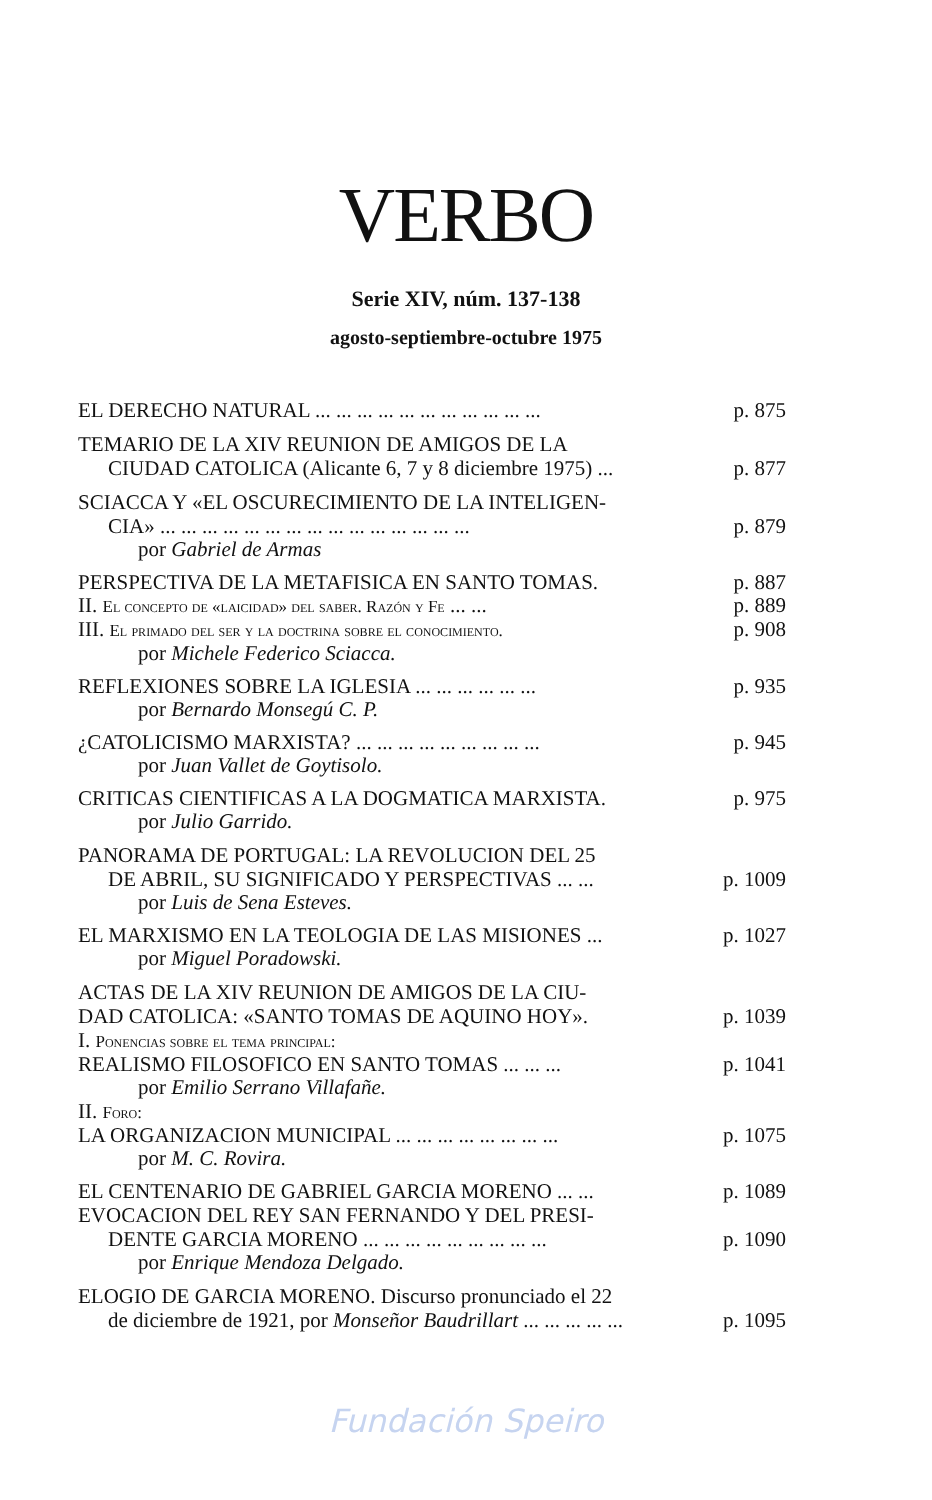VERBO
Serie XIV, núm. 137-138
agosto-septiembre-octubre 1975
EL DERECHO NATURAL ... ... ... ... ... ... ... ... ... ... ... p. 875
TEMARIO DE LA XIV REUNION DE AMIGOS DE LA
CIUDAD CATOLICA (Alicante 6, 7 y 8 diciembre 1975) ... p. 877
SCIACCA Y «EL OSCURECIMIENTO DE LA INTELIGEN-
CIA» ... ... ... ... ... ... ... ... ... ... ... ... ... ... ... p. 879
por Gabriel de Armas
PERSPECTIVA DE LA METAFISICA EN SANTO TOMAS. p. 887
II. El concepto de «laicidad» del saber. Razón y Fe ... ... p. 889
III. El primado del ser y la doctrina sobre el conocimiento. p. 908
por Michele Federico Sciacca.
REFLEXIONES SOBRE LA IGLESIA ... ... ... ... ... ... p. 935
por Bernardo Monsegú C. P.
¿CATOLICISMO MARXISTA? ... ... ... ... ... ... ... ... ... p. 945
por Juan Vallet de Goytisolo.
CRITICAS CIENTIFICAS A LA DOGMATICA MARXISTA. p. 975
por Julio Garrido.
PANORAMA DE PORTUGAL: LA REVOLUCION DEL 25
DE ABRIL, SU SIGNIFICADO Y PERSPECTIVAS ... ... p. 1009
por Luis de Sena Esteves.
EL MARXISMO EN LA TEOLOGIA DE LAS MISIONES ... p. 1027
por Miguel Poradowski.
ACTAS DE LA XIV REUNION DE AMIGOS DE LA CIU-
DAD CATOLICA: «SANTO TOMAS DE AQUINO HOY». p. 1039
I. Ponencias sobre el tema principal:
REALISMO FILOSOFICO EN SANTO TOMAS ... ... ... p. 1041
por Emilio Serrano Villafañe.
II. Foro:
LA ORGANIZACION MUNICIPAL ... ... ... ... ... ... ... ... p. 1075
por M. C. Rovira.
EL CENTENARIO DE GABRIEL GARCIA MORENO ... ... p. 1089
EVOCACION DEL REY SAN FERNANDO Y DEL PRESI-
DENTE GARCIA MORENO ... ... ... ... ... ... ... ... ... p. 1090
por Enrique Mendoza Delgado.
ELOGIO DE GARCIA MORENO. Discurso pronunciado el 22
de diciembre de 1921, por Monseñor Baudrillart ... ... ... ... ... p. 1095
Fundación Speiro